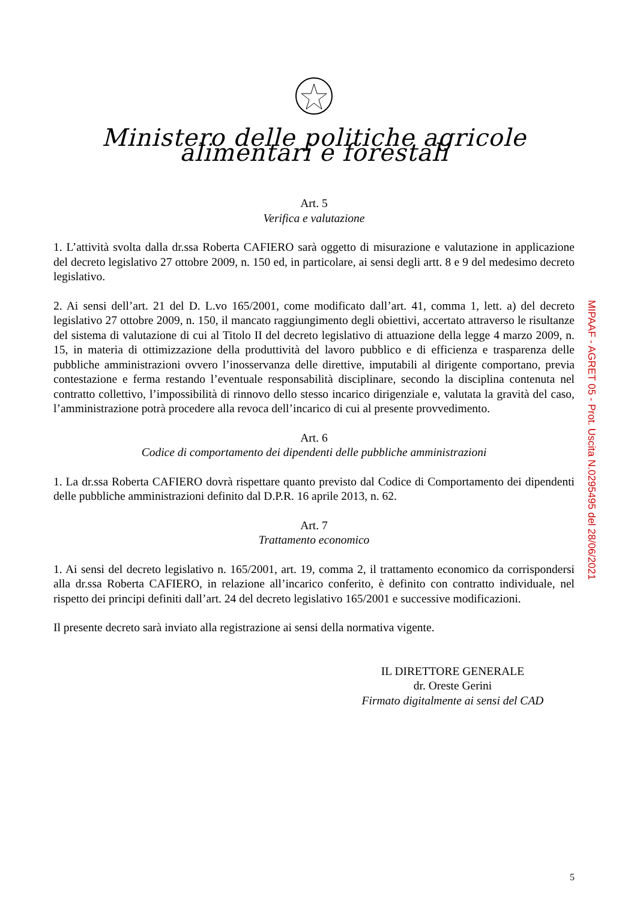Ministero delle politiche agricole alimentari e forestali
Art. 5
Verifica e valutazione
1. L’attività svolta dalla dr.ssa Roberta CAFIERO sarà oggetto di misurazione e valutazione in applicazione del decreto legislativo 27 ottobre 2009, n. 150 ed, in particolare, ai sensi degli artt. 8 e 9 del medesimo decreto legislativo.
2. Ai sensi dell’art. 21 del D. L.vo 165/2001, come modificato dall’art. 41, comma 1, lett. a) del decreto legislativo 27 ottobre 2009, n. 150, il mancato raggiungimento degli obiettivi, accertato attraverso le risultanze del sistema di valutazione di cui al Titolo II del decreto legislativo di attuazione della legge 4 marzo 2009, n. 15, in materia di ottimizzazione della produttività del lavoro pubblico e di efficienza e trasparenza delle pubbliche amministrazioni ovvero l’inosservanza delle direttive, imputabili al dirigente comportano, previa contestazione e ferma restando l’eventuale responsabilità disciplinare, secondo la disciplina contenuta nel contratto collettivo, l’impossibilità di rinnovo dello stesso incarico dirigenziale e, valutata la gravità del caso, l’amministrazione potrà procedere alla revoca dell’incarico di cui al presente provvedimento.
Art. 6
Codice di comportamento dei dipendenti delle pubbliche amministrazioni
1. La dr.ssa Roberta CAFIERO dovrà rispettare quanto previsto dal Codice di Comportamento dei dipendenti delle pubbliche amministrazioni definito dal D.P.R. 16 aprile 2013, n. 62.
Art. 7
Trattamento economico
1. Ai sensi del decreto legislativo n. 165/2001, art. 19, comma 2, il trattamento economico da corrispondersi alla dr.ssa Roberta CAFIERO, in relazione all’incarico conferito, è definito con contratto individuale, nel rispetto dei principi definiti dall’art. 24 del decreto legislativo 165/2001 e successive modificazioni.
Il presente decreto sarà inviato alla registrazione ai sensi della normativa vigente.
IL DIRETTORE GENERALE
dr. Oreste Gerini
Firmato digitalmente ai sensi del CAD
5
MIPAAF - AGRET 05 - Prot. Uscita N.0295495 del 28/06/2021